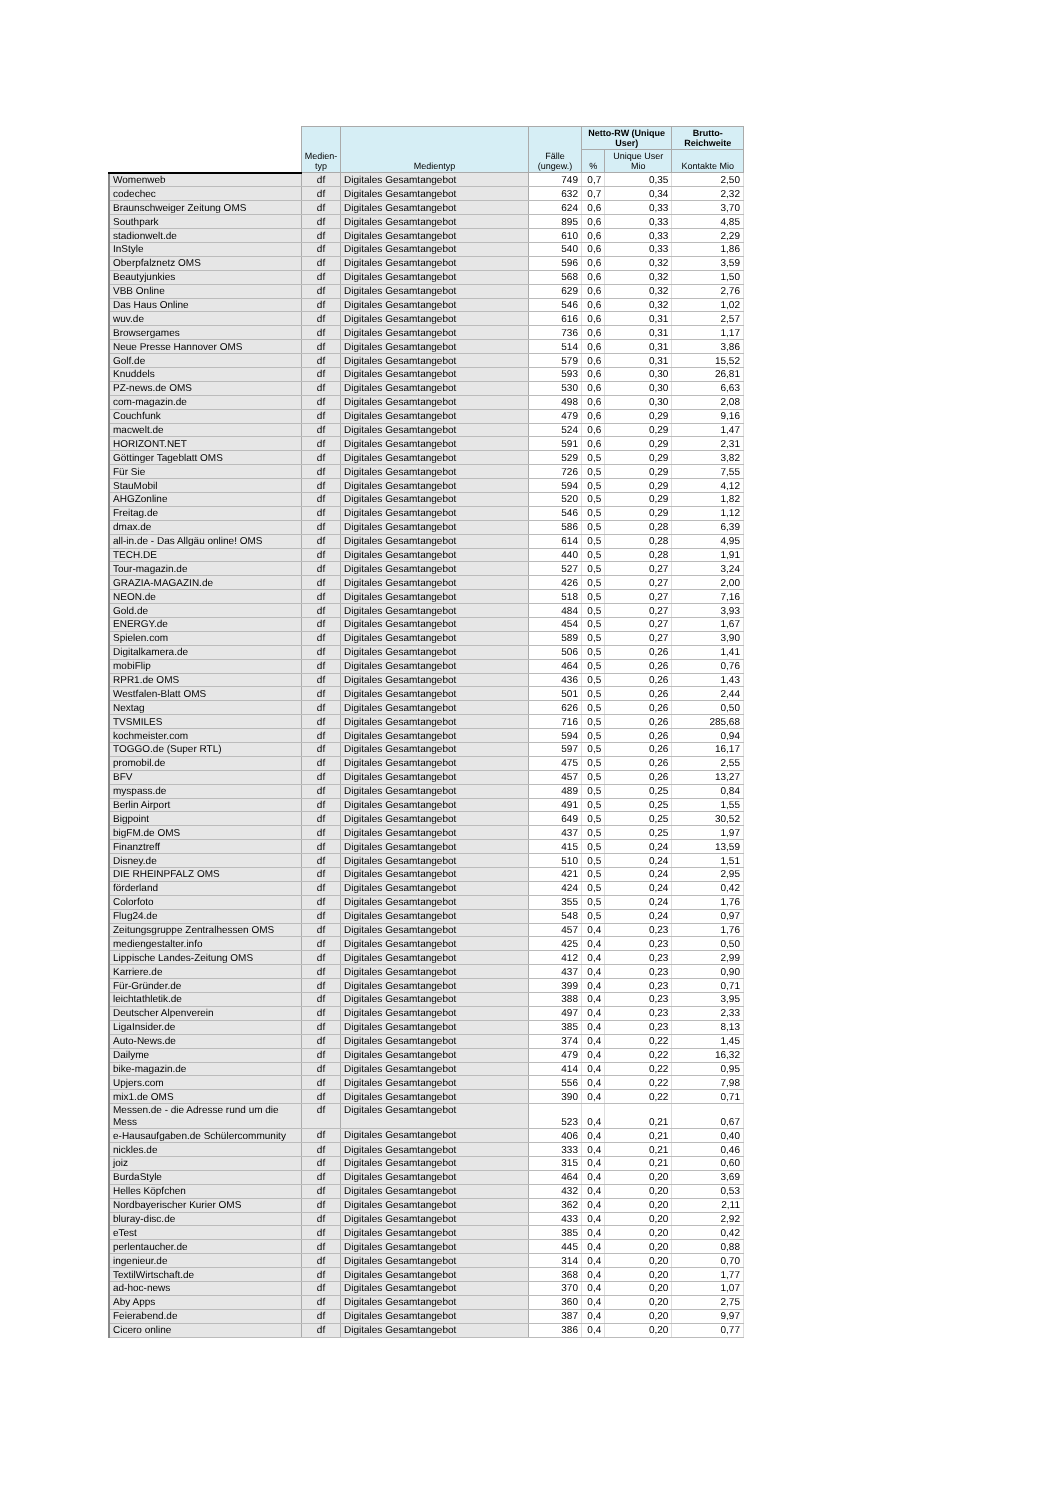| | Medien- typ | Medientyp | Fälle (ungew.) | Netto-RW (Unique User) | | Brutto-Reichweite |
| --- | --- | --- | --- | --- | --- | --- |
| | | | | % | Unique User Mio | Kontakte Mio |
| Womenweb | df | Digitales Gesamtangebot | 749 | 0,7 | 0,35 | 2,50 |
| codechec | df | Digitales Gesamtangebot | 632 | 0,7 | 0,34 | 2,32 |
| Braunschweiger Zeitung OMS | df | Digitales Gesamtangebot | 624 | 0,6 | 0,33 | 3,70 |
| Southpark | df | Digitales Gesamtangebot | 895 | 0,6 | 0,33 | 4,85 |
| stadionwelt.de | df | Digitales Gesamtangebot | 610 | 0,6 | 0,33 | 2,29 |
| InStyle | df | Digitales Gesamtangebot | 540 | 0,6 | 0,33 | 1,86 |
| Oberpfalznetz OMS | df | Digitales Gesamtangebot | 596 | 0,6 | 0,32 | 3,59 |
| Beautyjunkies | df | Digitales Gesamtangebot | 568 | 0,6 | 0,32 | 1,50 |
| VBB Online | df | Digitales Gesamtangebot | 629 | 0,6 | 0,32 | 2,76 |
| Das Haus Online | df | Digitales Gesamtangebot | 546 | 0,6 | 0,32 | 1,02 |
| wuv.de | df | Digitales Gesamtangebot | 616 | 0,6 | 0,31 | 2,57 |
| Browsergames | df | Digitales Gesamtangebot | 736 | 0,6 | 0,31 | 1,17 |
| Neue Presse Hannover OMS | df | Digitales Gesamtangebot | 514 | 0,6 | 0,31 | 3,86 |
| Golf.de | df | Digitales Gesamtangebot | 579 | 0,6 | 0,31 | 15,52 |
| Knuddels | df | Digitales Gesamtangebot | 593 | 0,6 | 0,30 | 26,81 |
| PZ-news.de OMS | df | Digitales Gesamtangebot | 530 | 0,6 | 0,30 | 6,63 |
| com-magazin.de | df | Digitales Gesamtangebot | 498 | 0,6 | 0,30 | 2,08 |
| Couchfunk | df | Digitales Gesamtangebot | 479 | 0,6 | 0,29 | 9,16 |
| macwelt.de | df | Digitales Gesamtangebot | 524 | 0,6 | 0,29 | 1,47 |
| HORIZONT.NET | df | Digitales Gesamtangebot | 591 | 0,6 | 0,29 | 2,31 |
| Göttinger Tageblatt OMS | df | Digitales Gesamtangebot | 529 | 0,5 | 0,29 | 3,82 |
| Für Sie | df | Digitales Gesamtangebot | 726 | 0,5 | 0,29 | 7,55 |
| StauMobil | df | Digitales Gesamtangebot | 594 | 0,5 | 0,29 | 4,12 |
| AHGZonline | df | Digitales Gesamtangebot | 520 | 0,5 | 0,29 | 1,82 |
| Freitag.de | df | Digitales Gesamtangebot | 546 | 0,5 | 0,29 | 1,12 |
| dmax.de | df | Digitales Gesamtangebot | 586 | 0,5 | 0,28 | 6,39 |
| all-in.de - Das Allgäu online! OMS | df | Digitales Gesamtangebot | 614 | 0,5 | 0,28 | 4,95 |
| TECH.DE | df | Digitales Gesamtangebot | 440 | 0,5 | 0,28 | 1,91 |
| Tour-magazin.de | df | Digitales Gesamtangebot | 527 | 0,5 | 0,27 | 3,24 |
| GRAZIA-MAGAZIN.de | df | Digitales Gesamtangebot | 426 | 0,5 | 0,27 | 2,00 |
| NEON.de | df | Digitales Gesamtangebot | 518 | 0,5 | 0,27 | 7,16 |
| Gold.de | df | Digitales Gesamtangebot | 484 | 0,5 | 0,27 | 3,93 |
| ENERGY.de | df | Digitales Gesamtangebot | 454 | 0,5 | 0,27 | 1,67 |
| Spielen.com | df | Digitales Gesamtangebot | 589 | 0,5 | 0,27 | 3,90 |
| Digitalkamera.de | df | Digitales Gesamtangebot | 506 | 0,5 | 0,26 | 1,41 |
| mobiFlip | df | Digitales Gesamtangebot | 464 | 0,5 | 0,26 | 0,76 |
| RPR1.de OMS | df | Digitales Gesamtangebot | 436 | 0,5 | 0,26 | 1,43 |
| Westfalen-Blatt OMS | df | Digitales Gesamtangebot | 501 | 0,5 | 0,26 | 2,44 |
| Nextag | df | Digitales Gesamtangebot | 626 | 0,5 | 0,26 | 0,50 |
| TVSMILES | df | Digitales Gesamtangebot | 716 | 0,5 | 0,26 | 285,68 |
| kochmeister.com | df | Digitales Gesamtangebot | 594 | 0,5 | 0,26 | 0,94 |
| TOGGO.de (Super RTL) | df | Digitales Gesamtangebot | 597 | 0,5 | 0,26 | 16,17 |
| promobil.de | df | Digitales Gesamtangebot | 475 | 0,5 | 0,26 | 2,55 |
| BFV | df | Digitales Gesamtangebot | 457 | 0,5 | 0,26 | 13,27 |
| myspass.de | df | Digitales Gesamtangebot | 489 | 0,5 | 0,25 | 0,84 |
| Berlin Airport | df | Digitales Gesamtangebot | 491 | 0,5 | 0,25 | 1,55 |
| Bigpoint | df | Digitales Gesamtangebot | 649 | 0,5 | 0,25 | 30,52 |
| bigFM.de OMS | df | Digitales Gesamtangebot | 437 | 0,5 | 0,25 | 1,97 |
| Finanztreff | df | Digitales Gesamtangebot | 415 | 0,5 | 0,24 | 13,59 |
| Disney.de | df | Digitales Gesamtangebot | 510 | 0,5 | 0,24 | 1,51 |
| DIE RHEINPFALZ OMS | df | Digitales Gesamtangebot | 421 | 0,5 | 0,24 | 2,95 |
| förderland | df | Digitales Gesamtangebot | 424 | 0,5 | 0,24 | 0,42 |
| Colorfoto | df | Digitales Gesamtangebot | 355 | 0,5 | 0,24 | 1,76 |
| Flug24.de | df | Digitales Gesamtangebot | 548 | 0,5 | 0,24 | 0,97 |
| Zeitungsgruppe Zentralhessen OMS | df | Digitales Gesamtangebot | 457 | 0,4 | 0,23 | 1,76 |
| mediengestalter.info | df | Digitales Gesamtangebot | 425 | 0,4 | 0,23 | 0,50 |
| Lippische Landes-Zeitung OMS | df | Digitales Gesamtangebot | 412 | 0,4 | 0,23 | 2,99 |
| Karriere.de | df | Digitales Gesamtangebot | 437 | 0,4 | 0,23 | 0,90 |
| Für-Gründer.de | df | Digitales Gesamtangebot | 399 | 0,4 | 0,23 | 0,71 |
| leichtathletik.de | df | Digitales Gesamtangebot | 388 | 0,4 | 0,23 | 3,95 |
| Deutscher Alpenverein | df | Digitales Gesamtangebot | 497 | 0,4 | 0,23 | 2,33 |
| LigaInsider.de | df | Digitales Gesamtangebot | 385 | 0,4 | 0,23 | 8,13 |
| Auto-News.de | df | Digitales Gesamtangebot | 374 | 0,4 | 0,22 | 1,45 |
| Dailyme | df | Digitales Gesamtangebot | 479 | 0,4 | 0,22 | 16,32 |
| bike-magazin.de | df | Digitales Gesamtangebot | 414 | 0,4 | 0,22 | 0,95 |
| Upjers.com | df | Digitales Gesamtangebot | 556 | 0,4 | 0,22 | 7,98 |
| mix1.de OMS | df | Digitales Gesamtangebot | 390 | 0,4 | 0,22 | 0,71 |
| Messen.de - die Adresse rund um die Mess | df | Digitales Gesamtangebot | 523 | 0,4 | 0,21 | 0,67 |
| e-Hausaufgaben.de Schülercommunity | df | Digitales Gesamtangebot | 406 | 0,4 | 0,21 | 0,40 |
| nickles.de | df | Digitales Gesamtangebot | 333 | 0,4 | 0,21 | 0,46 |
| joiz | df | Digitales Gesamtangebot | 315 | 0,4 | 0,21 | 0,60 |
| BurdaStyle | df | Digitales Gesamtangebot | 464 | 0,4 | 0,20 | 3,69 |
| Helles Köpfchen | df | Digitales Gesamtangebot | 432 | 0,4 | 0,20 | 0,53 |
| Nordbayerischer Kurier OMS | df | Digitales Gesamtangebot | 362 | 0,4 | 0,20 | 2,11 |
| bluray-disc.de | df | Digitales Gesamtangebot | 433 | 0,4 | 0,20 | 2,92 |
| eTest | df | Digitales Gesamtangebot | 385 | 0,4 | 0,20 | 0,42 |
| perlentaucher.de | df | Digitales Gesamtangebot | 445 | 0,4 | 0,20 | 0,88 |
| ingenieur.de | df | Digitales Gesamtangebot | 314 | 0,4 | 0,20 | 0,70 |
| TextilWirtschaft.de | df | Digitales Gesamtangebot | 368 | 0,4 | 0,20 | 1,77 |
| ad-hoc-news | df | Digitales Gesamtangebot | 370 | 0,4 | 0,20 | 1,07 |
| Aby Apps | df | Digitales Gesamtangebot | 360 | 0,4 | 0,20 | 2,75 |
| Feierabend.de | df | Digitales Gesamtangebot | 387 | 0,4 | 0,20 | 9,97 |
| Cicero online | df | Digitales Gesamtangebot | 386 | 0,4 | 0,20 | 0,77 |